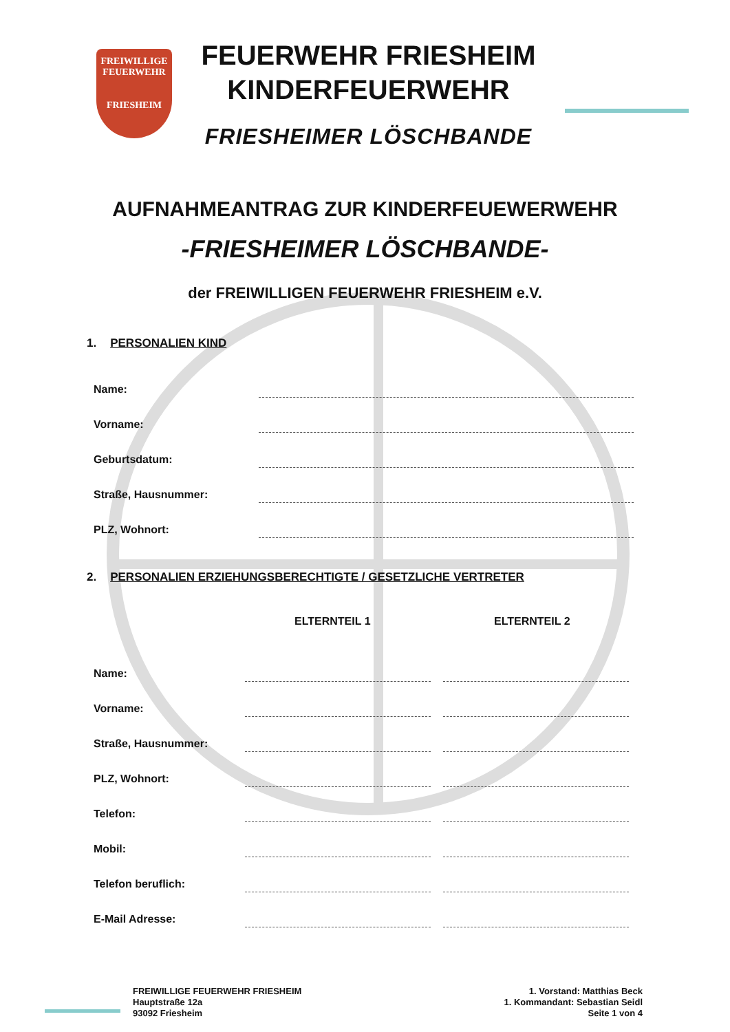FREIWILLIGE
FEUERWEHR
FRIESHEIM
FEUERWEHR FRIESHEIM
KINDERFEUERWEHR
FRIESHEIMER LÖSCHBANDE
AUFNAHMEANTRAG ZUR KINDERFEUEWERWEHR
-FRIESHEIMER LÖSCHBANDE-
der FREIWILLIGEN FEUERWEHR FRIESHEIM e.V.
1. PERSONALIEN KIND
Name:
Vorname:
Geburtsdatum:
Straße, Hausnummer:
PLZ, Wohnort:
2. PERSONALIEN ERZIEHUNGSBERECHTIGTE / GESETZLICHE VERTRETER
ELTERNTEIL 1 ELTERNTEIL 2
Name:
Vorname:
Straße, Hausnummer:
PLZ, Wohnort:
Telefon:
Mobil:
Telefon beruflich:
E-Mail Adresse:
FREIWILLIGE FEUERWEHR FRIESHEIM
Hauptstraße 12a
93092 Friesheim
1. Vorstand: Matthias Beck
1. Kommandant: Sebastian Seidl
Seite 1 von 4